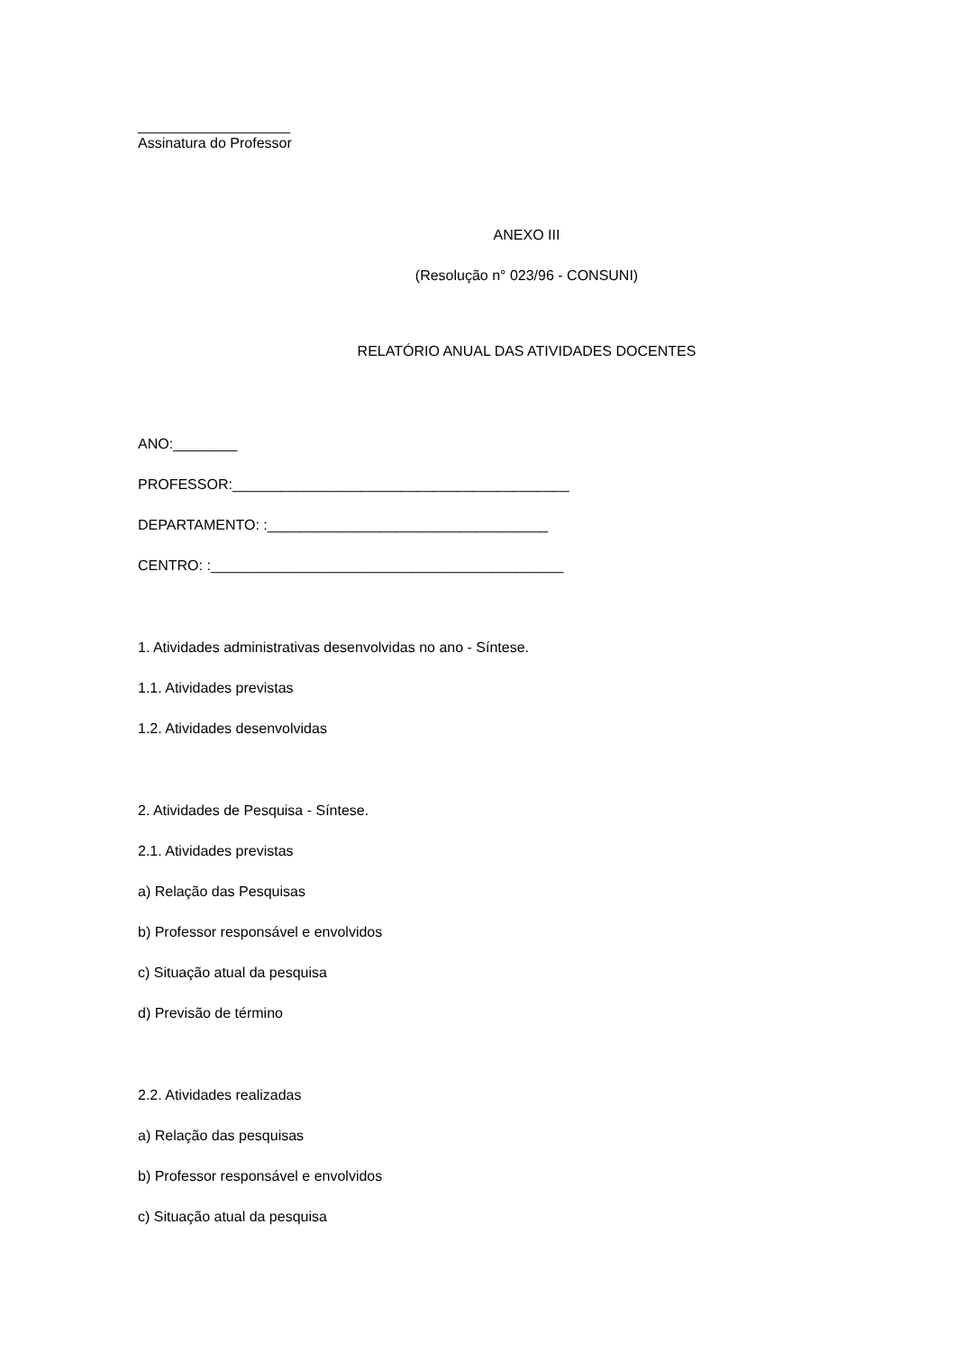___________________
Assinatura do Professor
ANEXO III
(Resolução n° 023/96 - CONSUNI)
RELATÓRIO ANUAL DAS ATIVIDADES DOCENTES
ANO:________
PROFESSOR:__________________________________________
DEPARTAMENTO: :___________________________________
CENTRO: :____________________________________________
1. Atividades administrativas desenvolvidas no ano - Síntese.
1.1. Atividades previstas
1.2. Atividades desenvolvidas
2. Atividades de Pesquisa - Síntese.
2.1. Atividades previstas
a) Relação das Pesquisas
b) Professor responsável e envolvidos
c) Situação atual da pesquisa
d) Previsão de término
2.2. Atividades realizadas
a) Relação das pesquisas
b) Professor responsável e envolvidos
c) Situação atual da pesquisa